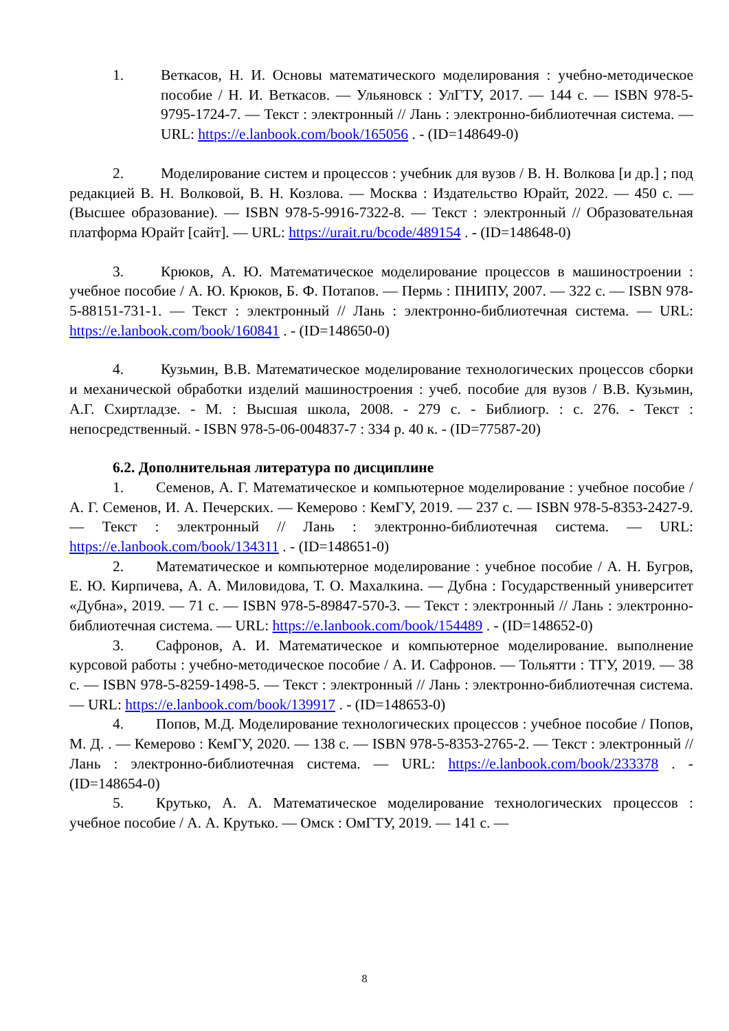1. Веткасов, Н. И. Основы математического моделирования : учебно-методическое пособие / Н. И. Веткасов. — Ульяновск : УлГТУ, 2017. — 144 с. — ISBN 978-5-9795-1724-7. — Текст : электронный // Лань : электронно-библиотечная система. — URL: https://e.lanbook.com/book/165056 . - (ID=148649-0)
2. Моделирование систем и процессов : учебник для вузов / В. Н. Волкова [и др.] ; под редакцией В. Н. Волковой, В. Н. Козлова. — Москва : Издательство Юрайт, 2022. — 450 с. — (Высшее образование). — ISBN 978-5-9916-7322-8. — Текст : электронный // Образовательная платформа Юрайт [сайт]. — URL: https://urait.ru/bcode/489154 . - (ID=148648-0)
3. Крюков, А. Ю. Математическое моделирование процессов в машиностроении : учебное пособие / А. Ю. Крюков, Б. Ф. Потапов. — Пермь : ПНИПУ, 2007. — 322 с. — ISBN 978-5-88151-731-1. — Текст : электронный // Лань : электронно-библиотечная система. — URL: https://e.lanbook.com/book/160841 . - (ID=148650-0)
4. Кузьмин, В.В. Математическое моделирование технологических процессов сборки и механической обработки изделий машиностроения : учеб. пособие для вузов / В.В. Кузьмин, А.Г. Схиртладзе. - М. : Высшая школа, 2008. - 279 с. - Библиогр. : с. 276. - Текст : непосредственный. - ISBN 978-5-06-004837-7 : 334 р. 40 к. - (ID=77587-20)
6.2. Дополнительная литература по дисциплине
1. Семенов, А. Г. Математическое и компьютерное моделирование : учебное пособие / А. Г. Семенов, И. А. Печерских. — Кемерово : КемГУ, 2019. — 237 с. — ISBN 978-5-8353-2427-9. — Текст : электронный // Лань : электронно-библиотечная система. — URL: https://e.lanbook.com/book/134311 . - (ID=148651-0)
2. Математическое и компьютерное моделирование : учебное пособие / А. Н. Бугров, Е. Ю. Кирпичева, А. А. Миловидова, Т. О. Махалкина. — Дубна : Государственный университет «Дубна», 2019. — 71 с. — ISBN 978-5-89847-570-3. — Текст : электронный // Лань : электронно-библиотечная система. — URL: https://e.lanbook.com/book/154489 . - (ID=148652-0)
3. Сафронов, А. И. Математическое и компьютерное моделирование. выполнение курсовой работы : учебно-методическое пособие / А. И. Сафронов. — Тольятти : ТГУ, 2019. — 38 с. — ISBN 978-5-8259-1498-5. — Текст : электронный // Лань : электронно-библиотечная система. — URL: https://e.lanbook.com/book/139917 . - (ID=148653-0)
4. Попов, М.Д. Моделирование технологических процессов : учебное пособие / Попов, М. Д. . — Кемерово : КемГУ, 2020. — 138 с. — ISBN 978-5-8353-2765-2. — Текст : электронный // Лань : электронно-библиотечная система. — URL: https://e.lanbook.com/book/233378 . - (ID=148654-0)
5. Крутько, А. А. Математическое моделирование технологических процессов : учебное пособие / А. А. Крутько. — Омск : ОмГТУ, 2019. — 141 с. —
8